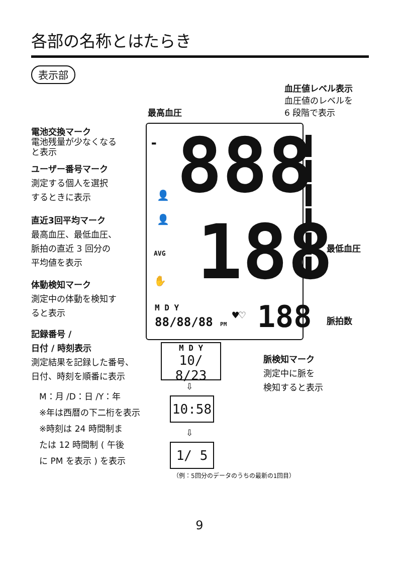各部の名称とはたらき
表示部
血圧値レベル表示
血圧値のレベルを
6 段階で表示
最高血圧
電池交換マーク
電池残量が少なくなる
と表示
ユーザー番号マーク
測定する個人を選択
するときに表示
直近3回平均マーク
最高血圧、最低血圧、
脈拍の直近 3 回分の
平均値を表示
体動検知マーク
測定中の体動を検知す
ると表示
記録番号 /
日付 / 時刻表示
測定結果を記録した番号、
日付、時刻を順番に表示
M：月 /D：日 /Y：年
※年は西暦の下二桁を表示
※時刻は 24 時間制ま
たは 12 時間制 ( 午後
に PM を表示 ) を表示
▬ 888
👤
👤
AVG 188
✋
M D Y
88/88/88 PM ♥♡ 188
最低血圧
脈拍数
脈検知マーク
測定中に脈を
検知すると表示
M D Y
10/ 8/23
⇩
10:58
⇩
1/ 5
（例：5回分のデータのうちの最新の1回目）
9